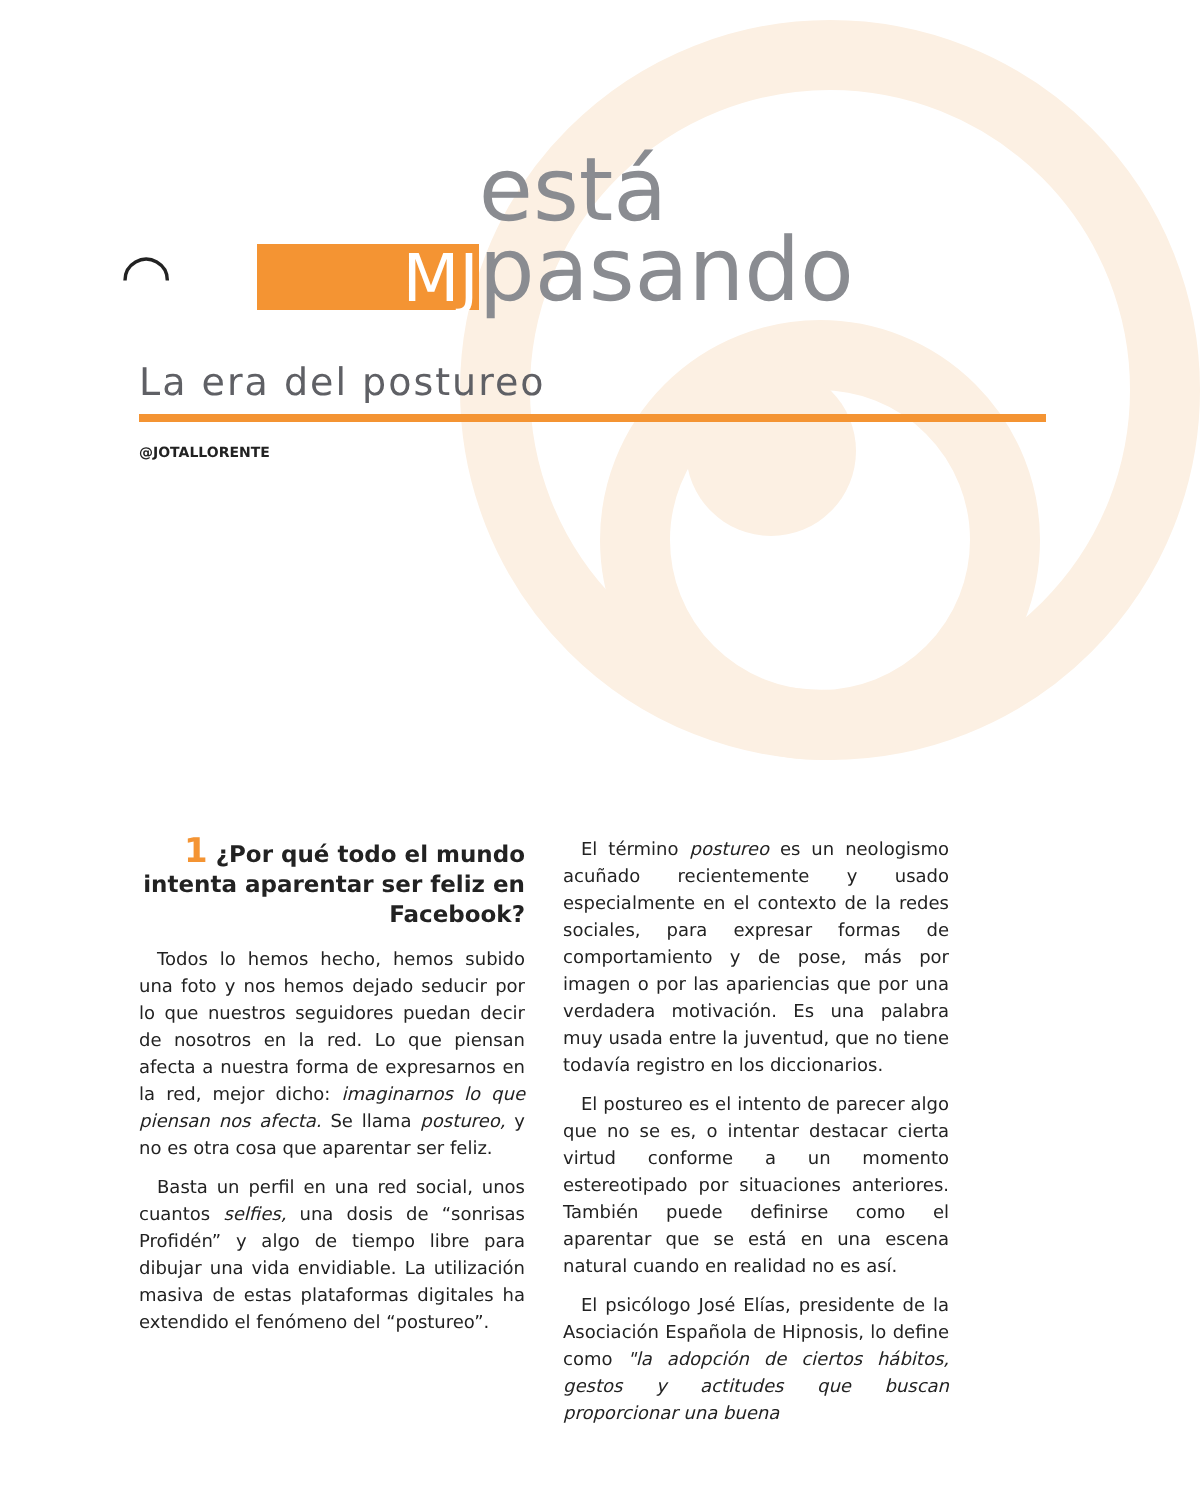◠
MJ
está pasando
La era del postureo
@JOTALLORENTE
1 ¿Por qué todo el mundo intenta aparentar ser feliz en Facebook?
Todos lo hemos hecho, hemos subido una foto y nos hemos dejado seducir por lo que nuestros seguidores puedan decir de nosotros en la red. Lo que piensan afecta a nuestra forma de expresarnos en la red, mejor dicho: imaginarnos lo que piensan nos afecta. Se llama postureo, y no es otra cosa que aparentar ser feliz.
Basta un perfil en una red social, unos cuantos selfies, una dosis de “sonrisas Profidén” y algo de tiempo libre para dibujar una vida envidiable. La utilización masiva de estas plataformas digitales ha extendido el fenómeno del “postureo”.
El término postureo es un neologismo acuñado recientemente y usado especialmente en el contexto de la redes sociales, para expresar formas de comportamiento y de pose, más por imagen o por las apariencias que por una verdadera motivación. Es una palabra muy usada entre la juventud, que no tiene todavía registro en los diccionarios.
El postureo es el intento de parecer algo que no se es, o intentar destacar cierta virtud conforme a un momento estereotipado por situaciones anteriores. También puede definirse como el aparentar que se está en una escena natural cuando en realidad no es así.
El psicólogo José Elías, presidente de la Asociación Española de Hipnosis, lo define como "la adopción de ciertos hábitos, gestos y actitudes que buscan proporcionar una buena